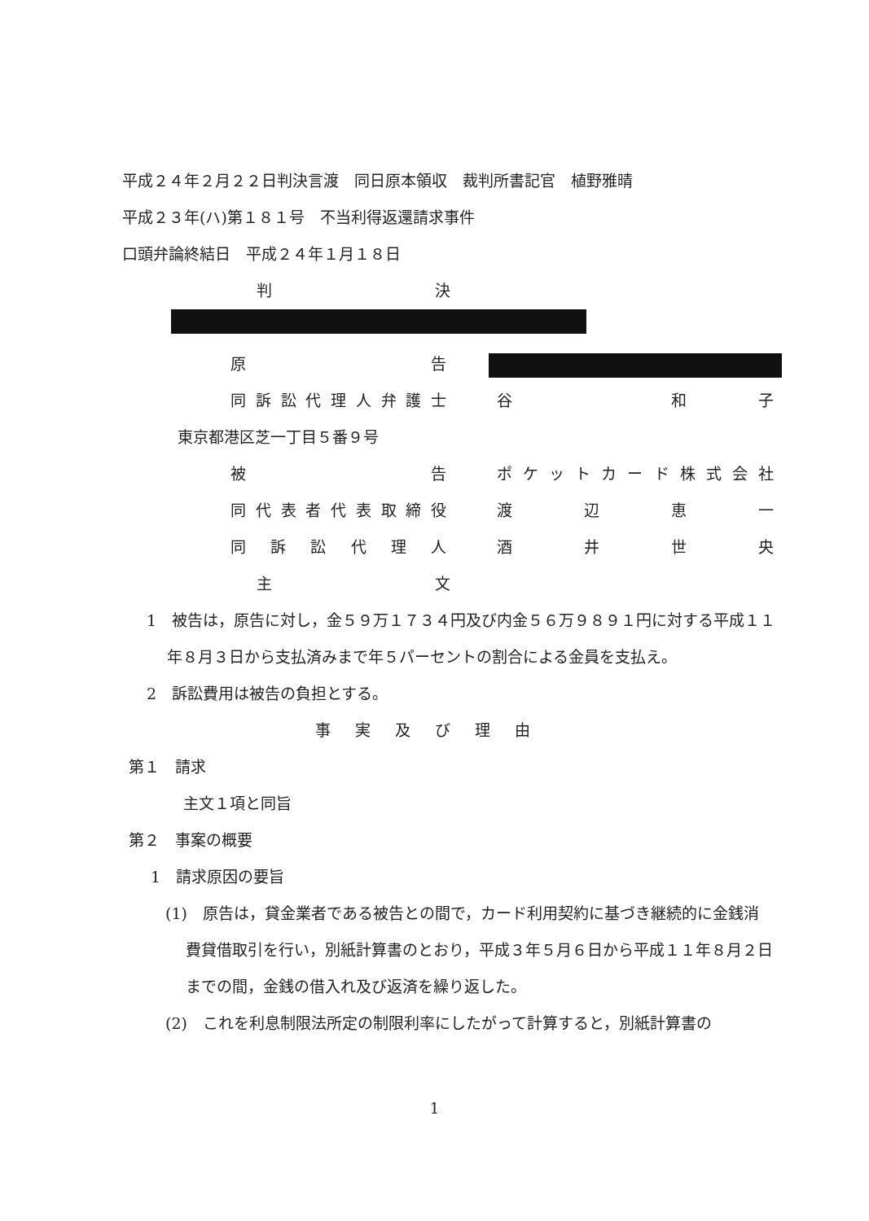平成２４年２月２２日判決言渡　同日原本領収　裁判所書記官　植野雅晴
平成２３年(ハ)第１８１号　不当利得返還請求事件
口頭弁論終結日　平成２４年１月１８日
判決
原告
同訴訟代理人弁護士 谷　和子
東京都港区芝一丁目５番９号
被告 ポケットカード株式会社
同代表者代表取締役 渡辺恵一
同訴訟代理人 酒井世央
主文
1　被告は，原告に対し，金５９万１７３４円及び内金５６万９８９１円に対する平成１１年８月３日から支払済みまで年５パーセントの割合による金員を支払え。
2　訴訟費用は被告の負担とする。
事実及び理由
第１　請求
主文１項と同旨
第２　事案の概要
1　請求原因の要旨
(1)　原告は，貸金業者である被告との間で，カード利用契約に基づき継続的に金銭消費貸借取引を行い，別紙計算書のとおり，平成３年５月６日から平成１１年８月２日までの間，金銭の借入れ及び返済を繰り返した。
(2)　これを利息制限法所定の制限利率にしたがって計算すると，別紙計算書の
1